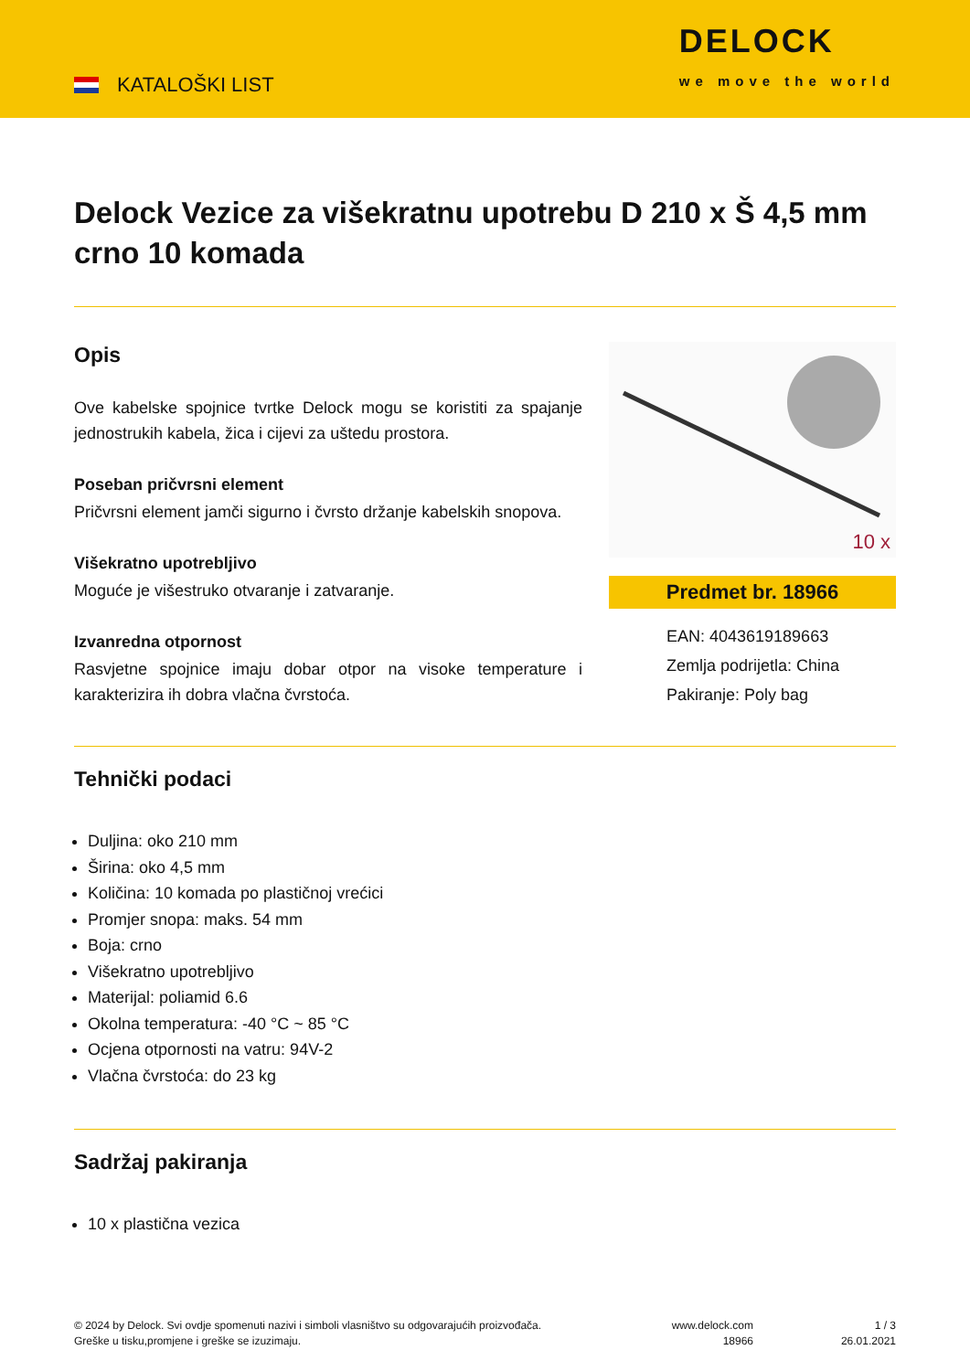KATALOŠKI LIST
DELOCK
we move the world
Delock Vezice za višekratnu upotrebu D 210 x Š 4,5 mm crno 10 komada
Opis
Ove kabelske spojnice tvrtke Delock mogu se koristiti za spajanje jednostrukih kabela, žica i cijevi za uštedu prostora.
Poseban pričvrsni element
Pričvrsni element jamči sigurno i čvrsto držanje kabelskih snopova.
Višekratno upotrebljivo
Moguće je višestruko otvaranje i zatvaranje.
Izvanredna otpornost
Rasvjetne spojnice imaju dobar otpor na visoke temperature i karakterizira ih dobra vlačna čvrstoća.
10 x
Predmet br. 18966
EAN: 4043619189663
Zemlja podrijetla: China
Pakiranje: Poly bag
Tehnički podaci
Duljina: oko 210 mm
Širina: oko 4,5 mm
Količina: 10 komada po plastičnoj vrećici
Promjer snopa: maks. 54 mm
Boja: crno
Višekratno upotrebljivo
Materijal: poliamid 6.6
Okolna temperatura: -40 °C ~ 85 °C
Ocjena otpornosti na vatru: 94V-2
Vlačna čvrstoća: do 23 kg
Sadržaj pakiranja
10 x plastična vezica
© 2024 by Delock. Svi ovdje spomenuti nazivi i simboli vlasništvo su odgovarajućih proizvođača.
Greške u tisku,promjene i greške se izuzimaju.
www.delock.com
18966
1 / 3
26.01.2021